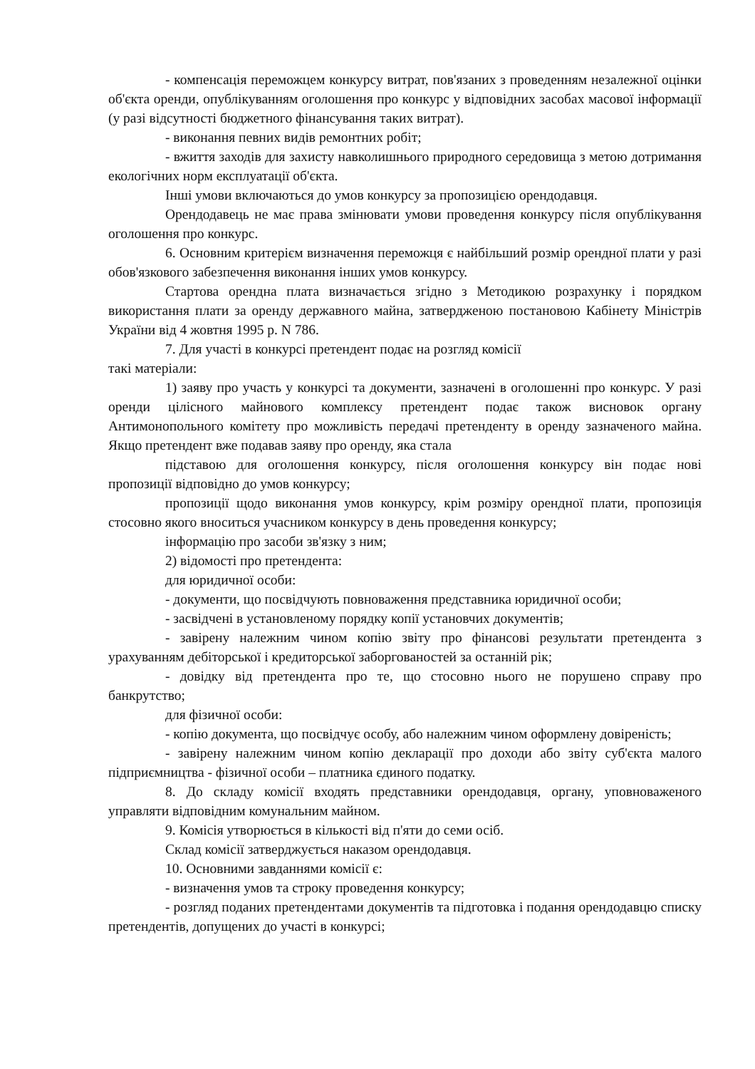- компенсація переможцем конкурсу витрат, пов'язаних з проведенням незалежної оцінки об'єкта оренди, опублікуванням оголошення про конкурс у відповідних засобах масової інформації (у разі відсутності бюджетного фінансування таких витрат).
- виконання певних видів ремонтних робіт;
- вжиття заходів для захисту навколишнього природного середовища з метою дотримання екологічних норм експлуатації об'єкта.
Інші умови включаються до умов конкурсу за пропозицією орендодавця.
Орендодавець не має права змінювати умови проведення конкурсу після опублікування оголошення про конкурс.
6. Основним критерієм визначення переможця є найбільший розмір орендної плати у разі обов'язкового забезпечення виконання інших умов конкурсу.
Стартова орендна плата визначається згідно з Методикою розрахунку і порядком використання плати за оренду державного майна, затвердженою постановою Кабінету Міністрів України від 4 жовтня 1995 р. N 786.
7. Для участі в конкурсі претендент подає на розгляд комісії
такі матеріали:
1) заяву про участь у конкурсі та документи, зазначені в оголошенні про конкурс. У разі оренди цілісного майнового комплексу претендент подає також висновок органу Антимонопольного комітету про можливість передачі претенденту в оренду зазначеного майна. Якщо претендент вже подавав заяву про оренду, яка стала
підставою для оголошення конкурсу, після оголошення конкурсу він подає нові пропозиції відповідно до умов конкурсу;
пропозиції щодо виконання умов конкурсу, крім розміру орендної плати, пропозиція стосовно якого вноситься учасником конкурсу в день проведення конкурсу;
інформацію про засоби зв'язку з ним;
2) відомості про претендента:
для юридичної особи:
- документи, що посвідчують повноваження представника юридичної особи;
- засвідчені в установленому порядку копії установчих документів;
- завірену належним чином копію звіту про фінансові результати претендента з урахуванням дебіторської і кредиторської заборгованостей за останній рік;
- довідку від претендента про те, що стосовно нього не порушено справу про банкрутство;
для фізичної особи:
- копію документа, що посвідчує особу, або належним чином оформлену довіреність;
- завірену належним чином копію декларації про доходи або звіту суб'єкта малого підприємництва - фізичної особи – платника єдиного податку.
8. До складу комісії входять представники орендодавця, органу, уповноваженого управляти відповідним комунальним майном.
9. Комісія утворюється в кількості від п'яти до семи осіб.
Склад комісії затверджується наказом орендодавця.
10. Основними завданнями комісії є:
- визначення умов та строку проведення конкурсу;
- розгляд поданих претендентами документів та підготовка і подання орендодавцю списку претендентів, допущених до участі в конкурсі;